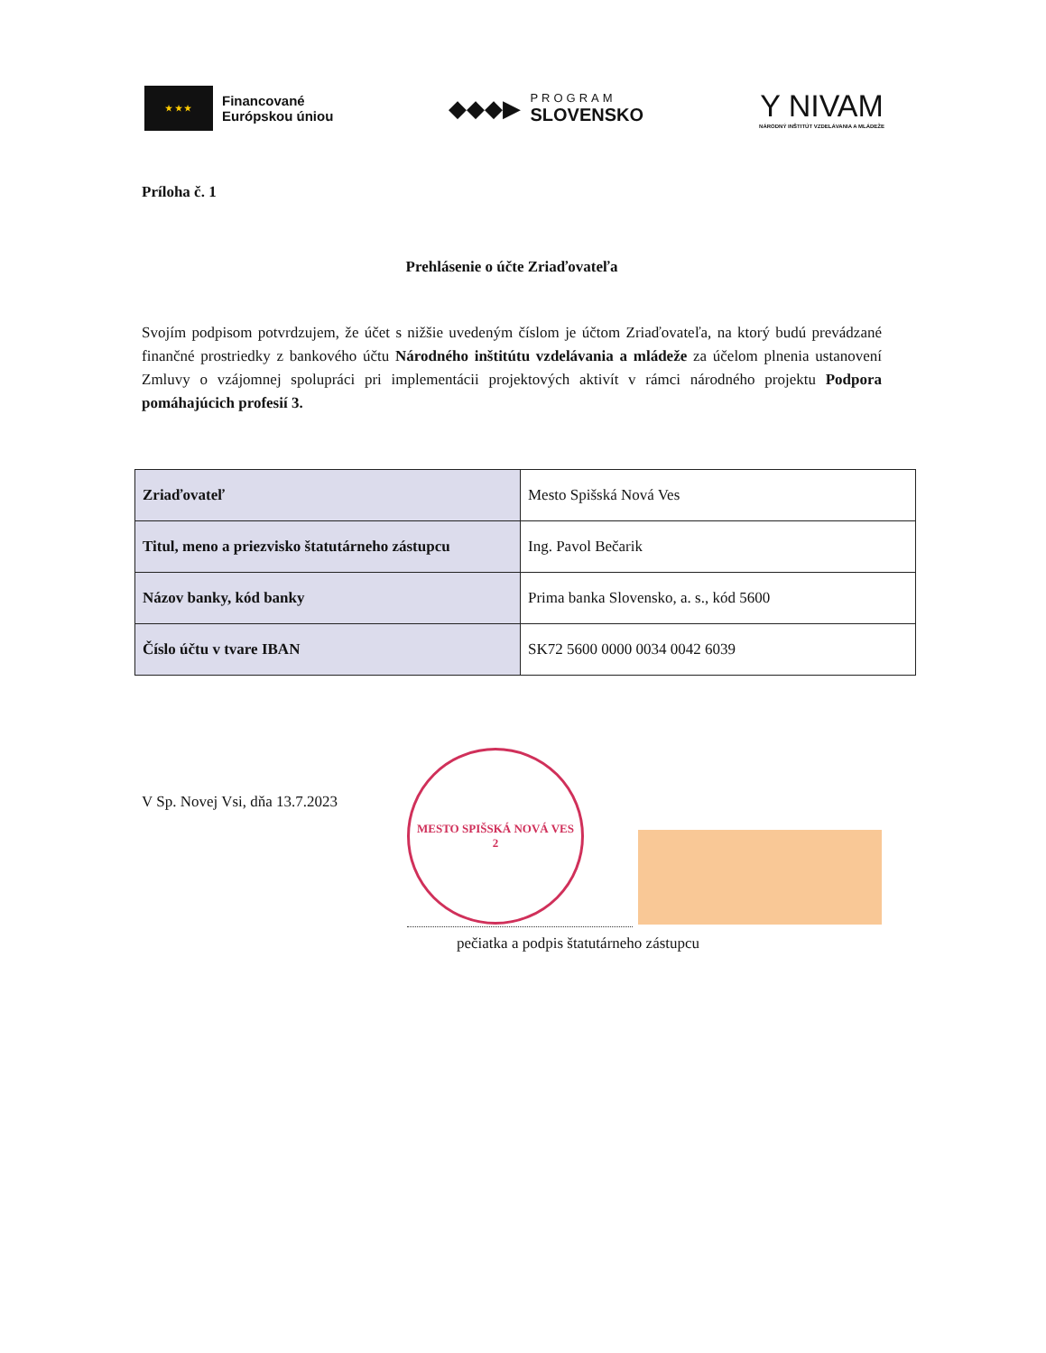★ ★ ★
Financované
Európskou úniou
◆◆◆▶
PROGRAM
SLOVENSKO
Y NIVAM
NÁRODNÝ INŠTITÚT VZDELÁVANIA A MLÁDEŽE
Príloha č. 1
Prehlásenie o účte Zriaďovateľa
Svojím podpisom potvrdzujem, že účet s nižšie uvedeným číslom je účtom Zriaďovateľa, na ktorý budú prevádzané finančné prostriedky z bankového účtu Národného inštitútu vzdelávania a mládeže za účelom plnenia ustanovení Zmluvy o vzájomnej spolupráci pri implementácii projektových aktivít v rámci národného projektu Podpora pomáhajúcich profesií 3.
| Zriaďovateľ | Mesto Spišská Nová Ves |
| Titul, meno a priezvisko štatutárneho zástupcu | Ing. Pavol Bečarik |
| Názov banky, kód banky | Prima banka Slovensko, a. s., kód 5600 |
| Číslo účtu v tvare IBAN | SK72 5600 0000 0034 0042 6039 |
V Sp. Novej Vsi, dňa 13.7.2023
MESTO SPIŠSKÁ NOVÁ VES
2
pečiatka a podpis štatutárneho zástupcu